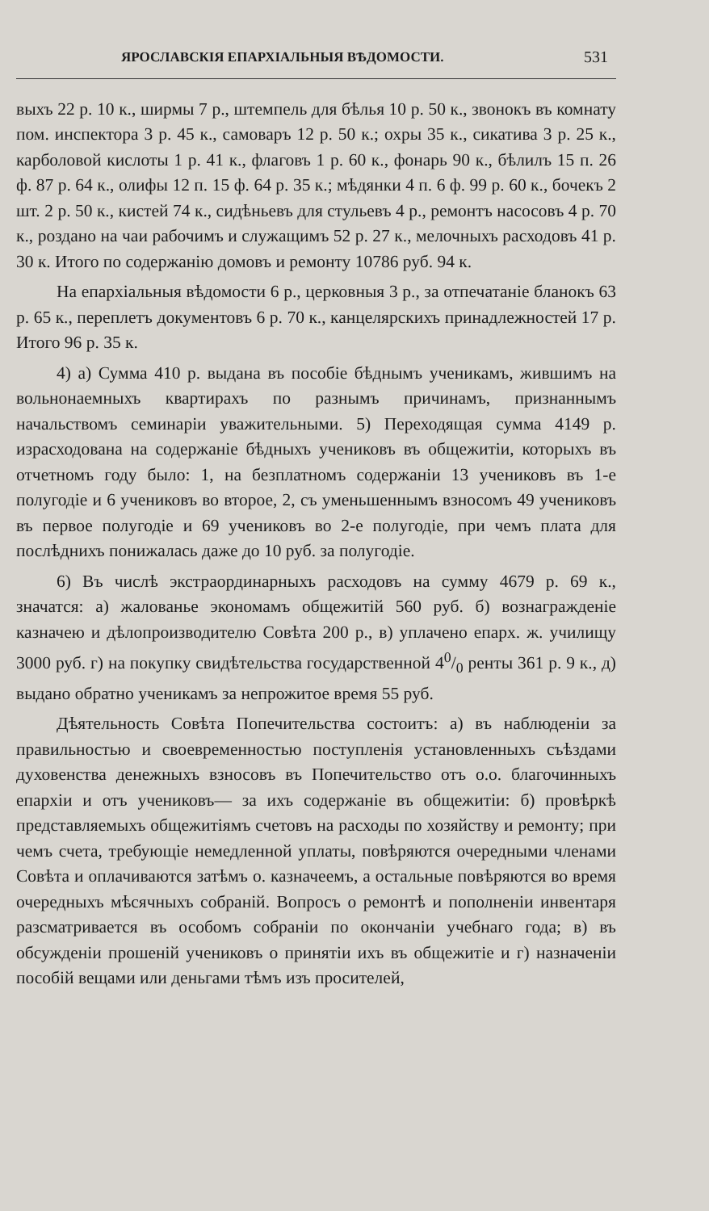ЯРОСЛАВСКІЯ ЕПАРХІАЛЬНЫЯ ВѢДОМОСТИ. 531
выхъ 22 р. 10 к., ширмы 7 р., штемпель для бѣлья 10 р. 50 к., звонокъ въ комнату пом. инспектора 3 р. 45 к., самоваръ 12 р. 50 к.; охры 35 к., сикатива 3 р. 25 к., карболовой кислоты 1 р. 41 к., флаговъ 1 р. 60 к., фонарь 90 к., бѣлилъ 15 п. 26 ф. 87 р. 64 к., олифы 12 п. 15 ф. 64 р. 35 к.; мѣдянки 4 п. 6 ф. 99 р. 60 к., бочекъ 2 шт. 2 р. 50 к., кистей 74 к., сидѣньевъ для стульевъ 4 р., ремонтъ насосовъ 4 р. 70 к., роздано на чаи рабочимъ и служащимъ 52 р. 27 к., мелочныхъ расходовъ 41 р. 30 к. Итого по содержанію домовъ и ремонту 10786 руб. 94 к.
На епархіальныя вѣдомости 6 р., церковныя 3 р., за отпечатаніе бланокъ 63 р. 65 к., переплетъ документовъ 6 р. 70 к., канцелярскихъ принадлежностей 17 р. Итого 96 р. 35 к.
4) а) Сумма 410 р. выдана въ пособіе бѣднымъ ученикамъ, жившимъ на вольнонаемныхъ квартирахъ по разнымъ причинамъ, признаннымъ начальствомъ семинаріи уважительными. 5) Переходящая сумма 4149 р. израсходована на содержаніе бѣдныхъ учениковъ въ общежитіи, которыхъ въ отчетномъ году было: 1, на безплатномъ содержаніи 13 учениковъ въ 1-е полугодіе и 6 учениковъ во второе, 2, съ уменьшеннымъ взносомъ 49 учениковъ въ первое полугодіе и 69 учениковъ во 2-е полугодіе, при чемъ плата для послѣднихъ понижалась даже до 10 руб. за полугодіе.
6) Въ числѣ экстраординарныхъ расходовъ на сумму 4679 р. 69 к., значатся: а) жалованье экономамъ общежитій 560 руб. б) вознагражденіе казначею и дѣлопроизводителю Совѣта 200 р., в) уплачено епарх. ж. училищу 3000 руб. г) на покупку свидѣтельства государственной 40/0 ренты 361 р. 9 к., д) выдано обратно ученикамъ за непрожитое время 55 руб.
Дѣятельность Совѣта Попечительства состоитъ: а) въ наблюденіи за правильностью и своевременностью поступленія установленныхъ съѣздами духовенства денежныхъ взносовъ въ Попечительство отъ о.о. благочинныхъ епархіи и отъ учениковъ— за ихъ содержаніе въ общежитіи: б) провѣркѣ представляемыхъ общежитіямъ счетовъ на расходы по хозяйству и ремонту; при чемъ счета, требующіе немедленной уплаты, повѣряются очередными членами Совѣта и оплачиваются затѣмъ о. казначеемъ, а остальные повѣряются во время очередныхъ мѣсячныхъ собраній. Вопросъ о ремонтѣ и пополненіи инвентаря разсматривается въ особомъ собраніи по окончаніи учебнаго года; в) въ обсужденіи прошеній учениковъ о принятіи ихъ въ общежитіе и г) назначеніи пособій вещами или деньгами тѣмъ изъ просителей,